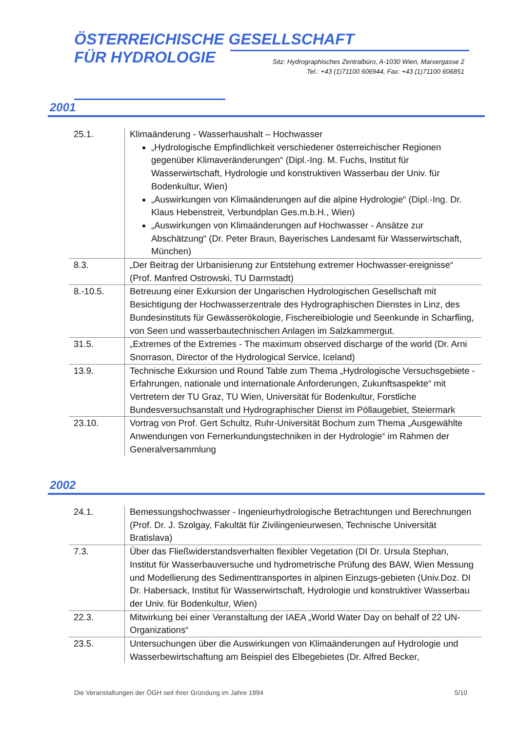ÖSTERREICHISCHE GESELLSCHAFT
FÜR HYDROLOGIE
Sitz: Hydrographisches Zentralbüro, A-1030 Wien, Marxergasse 2
Tel.: +43 (1)71100 606944, Fax: +43 (1)71100 606851
2001
| 25.1. | Klimaänderung - Wasserhaushalt – Hochwasser „Hydrologische Empfindlichkeit verschiedener österreichischer Regionen gegenüber Klimaveränderungen“ (Dipl.-Ing. M. Fuchs, Institut für Wasserwirtschaft, Hydrologie und konstruktiven Wasserbau der Univ. für Bodenkultur, Wien) „Auswirkungen von Klimaänderungen auf die alpine Hydrologie“ (Dipl.-Ing. Dr. Klaus Hebenstreit, Verbundplan Ges.m.b.H., Wien) „Auswirkungen von Klimaänderungen auf Hochwasser - Ansätze zur Abschätzung“ (Dr. Peter Braun, Bayerisches Landesamt für Wasserwirtschaft, München) |
| 8.3. | „Der Beitrag der Urbanisierung zur Entstehung extremer Hochwasser-ereignisse“ (Prof. Manfred Ostrowski, TU Darmstadt) |
| 8.-10.5. | Betreuung einer Exkursion der Ungarischen Hydrologischen Gesellschaft mit Besichtigung der Hochwasserzentrale des Hydrographischen Dienstes in Linz, des Bundesinstituts für Gewässerökologie, Fischereibiologie und Seenkunde in Scharfling, von Seen und wasserbautechnischen Anlagen im Salzkammergut. |
| 31.5. | „Extremes of the Extremes - The maximum observed discharge of the world (Dr. Arni Snorrason, Director of the Hydrological Service, Iceland) |
| 13.9. | Technische Exkursion und Round Table zum Thema „Hydrologische Versuchsgebiete - Erfahrungen, nationale und internationale Anforderungen, Zukunftsaspekte“ mit Vertretern der TU Graz, TU Wien, Universität für Bodenkultur, Forstliche Bundesversuchsanstalt und Hydrographischer Dienst im Pöllaugebiet, Steiermark |
| 23.10. | Vortrag von Prof. Gert Schultz, Ruhr-Universität Bochum zum Thema „Ausgewählte Anwendungen von Fernerkundungstechniken in der Hydrologie“ im Rahmen der Generalversammlung |
2002
| 24.1. | Bemessungshochwasser - Ingenieurhydrologische Betrachtungen und Berechnungen (Prof. Dr. J. Szolgay, Fakultät für Zivilingenieurwesen, Technische Universität Bratislava) |
| 7.3. | Über das Fließwiderstandsverhalten flexibler Vegetation (DI Dr. Ursula Stephan, Institut für Wasserbauversuche und hydrometrische Prüfung des BAW, Wien Messung und Modellierung des Sedimenttransportes in alpinen Einzugs-gebieten (Univ.Doz. DI Dr. Habersack, Institut für Wasserwirtschaft, Hydrologie und konstruktiver Wasserbau der Univ. für Bodenkultur, Wien) |
| 22.3. | Mitwirkung bei einer Veranstaltung der IAEA „World Water Day on behalf of 22 UN-Organizations“ |
| 23.5. | Untersuchungen über die Auswirkungen von Klimaänderungen auf Hydrologie und Wasserbewirtschaftung am Beispiel des Elbegebietes (Dr. Alfred Becker, |
Die Veranstaltungen der ÖGH seit ihrer Gründung im Jahre 1994 5/10